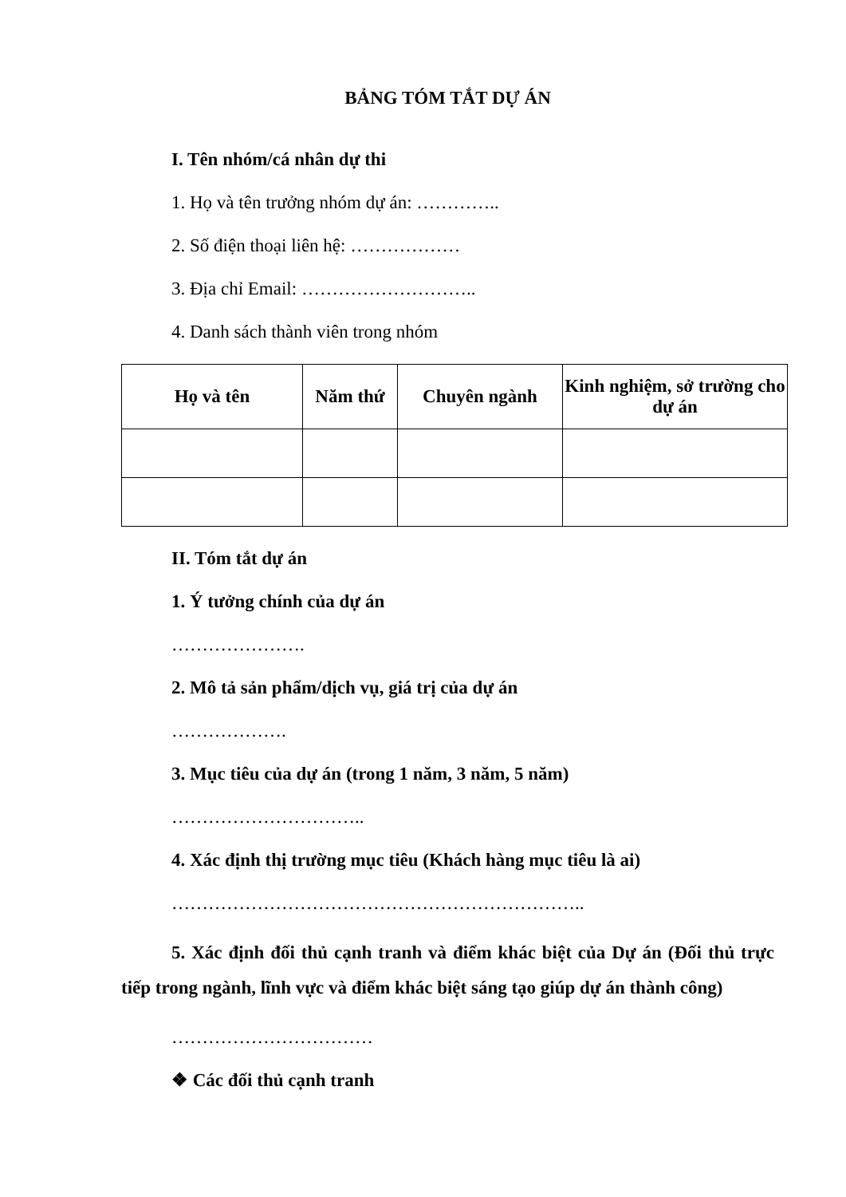BẢNG TÓM TẮT DỰ ÁN
I. Tên nhóm/cá nhân dự thi
1. Họ và tên trưởng nhóm dự án: …………..
2. Số điện thoại liên hệ: ………………
3. Địa chỉ Email: ………………………..
4. Danh sách thành viên trong nhóm
| Họ và tên | Năm thứ | Chuyên ngành | Kinh nghiệm, sở trường cho dự án |
| --- | --- | --- | --- |
II. Tóm tắt dự án
1. Ý tưởng chính của dự án
………………….
2. Mô tả sản phẩm/dịch vụ, giá trị của dự án
……………….
3. Mục tiêu của dự án (trong 1 năm, 3 năm, 5 năm)
…………………………..
4. Xác định thị trường mục tiêu (Khách hàng mục tiêu là ai)
…………………………………………………………..
5. Xác định đối thủ cạnh tranh và điểm khác biệt của Dự án (Đối thủ trực tiếp trong ngành, lĩnh vực và điểm khác biệt sáng tạo giúp dự án thành công)
……………………………
❖ Các đối thủ cạnh tranh